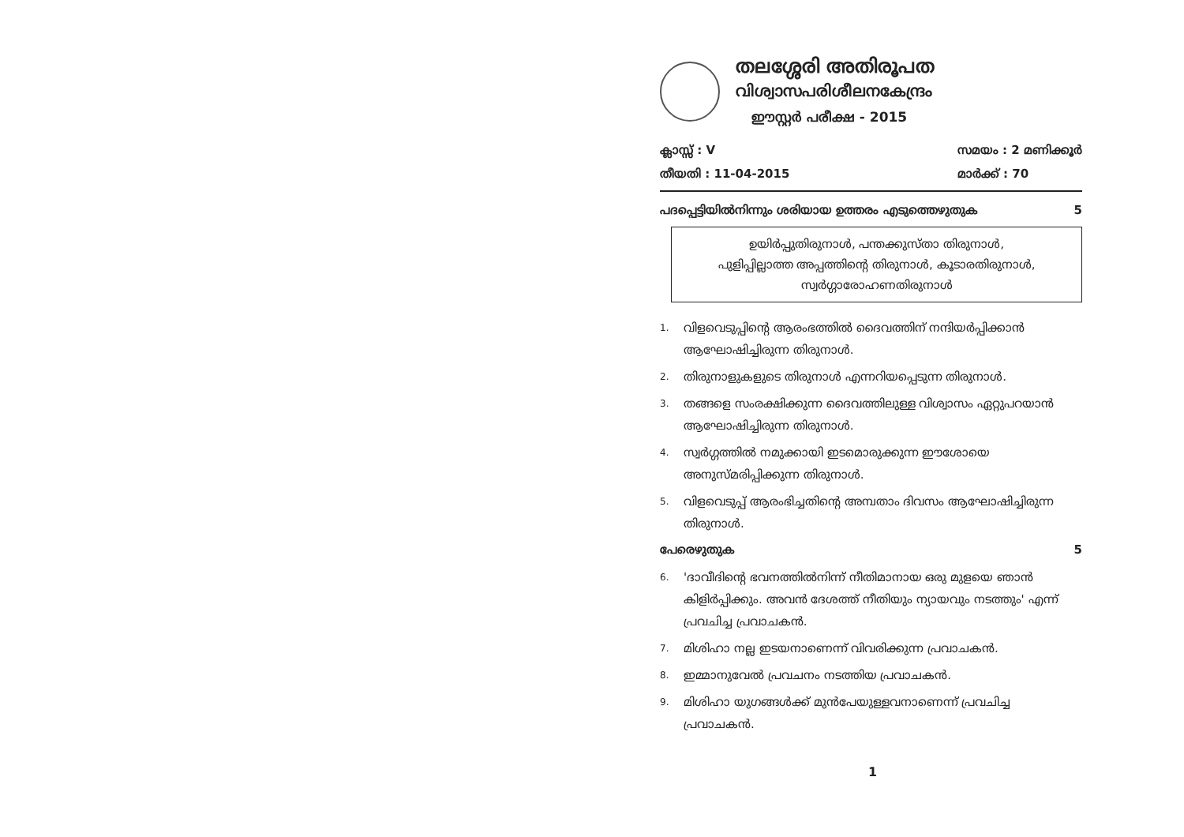തലശ്ശേരി അതിരൂപത
വിശ്വാസപരിശീലനകേന്ദ്രം
ഈസ്റ്റർ പരീക്ഷ - 2015
ക്ലാസ്സ് : V
തീയതി : 11-04-2015
സമയം : 2 മണിക്കൂർ
മാർക്ക് : 70
പദപ്പെട്ടിയിൽനിന്നും ശരിയായ ഉത്തരം എടുത്തെഴുതുക 5
ഉയിർപ്പുതിരുനാൾ, പന്തക്കുസ്താ തിരുനാൾ,
പുളിപ്പില്ലാത്ത അപ്പത്തിന്റെ തിരുനാൾ, കൂടാരതിരുനാൾ,
സ്വർഗ്ഗാരോഹണതിരുനാൾ
1. വിളവെടുപ്പിന്റെ ആരംഭത്തിൽ ദൈവത്തിന് നന്ദിയർപ്പിക്കാൻ ആഘോഷിച്ചിരുന്ന തിരുനാൾ.
2. തിരുനാളുകളുടെ തിരുനാൾ എന്നറിയപ്പെടുന്ന തിരുനാൾ.
3. തങ്ങളെ സംരക്ഷിക്കുന്ന ദൈവത്തിലുള്ള വിശ്വാസം ഏറ്റുപറയാൻ ആഘോഷിച്ചിരുന്ന തിരുനാൾ.
4. സ്വർഗ്ഗത്തിൽ നമുക്കായി ഇടമൊരുക്കുന്ന ഈശോയെ അനുസ്മരിപ്പിക്കുന്ന തിരുനാൾ.
5. വിളവെടുപ്പ് ആരംഭിച്ചതിന്റെ അമ്പതാം ദിവസം ആഘോഷിച്ചിരുന്ന തിരുനാൾ.
പേരെഴുതുക 5
6. 'ദാവീദിന്റെ ഭവനത്തിൽനിന്ന് നീതിമാനായ ഒരു മുളയെ ഞാൻ കിളിർപ്പിക്കും. അവൻ ദേശത്ത് നീതിയും ന്യായവും നടത്തും' എന്ന് പ്രവചിച്ച പ്രവാചകൻ.
7. മിശിഹാ നല്ല ഇടയനാണെന്ന് വിവരിക്കുന്ന പ്രവാചകൻ.
8. ഇമ്മാനുവേൽ പ്രവചനം നടത്തിയ പ്രവാചകൻ.
9. മിശിഹാ യുഗങ്ങൾക്ക് മുൻപേയുള്ളവനാണെന്ന് പ്രവചിച്ച പ്രവാചകൻ.
1